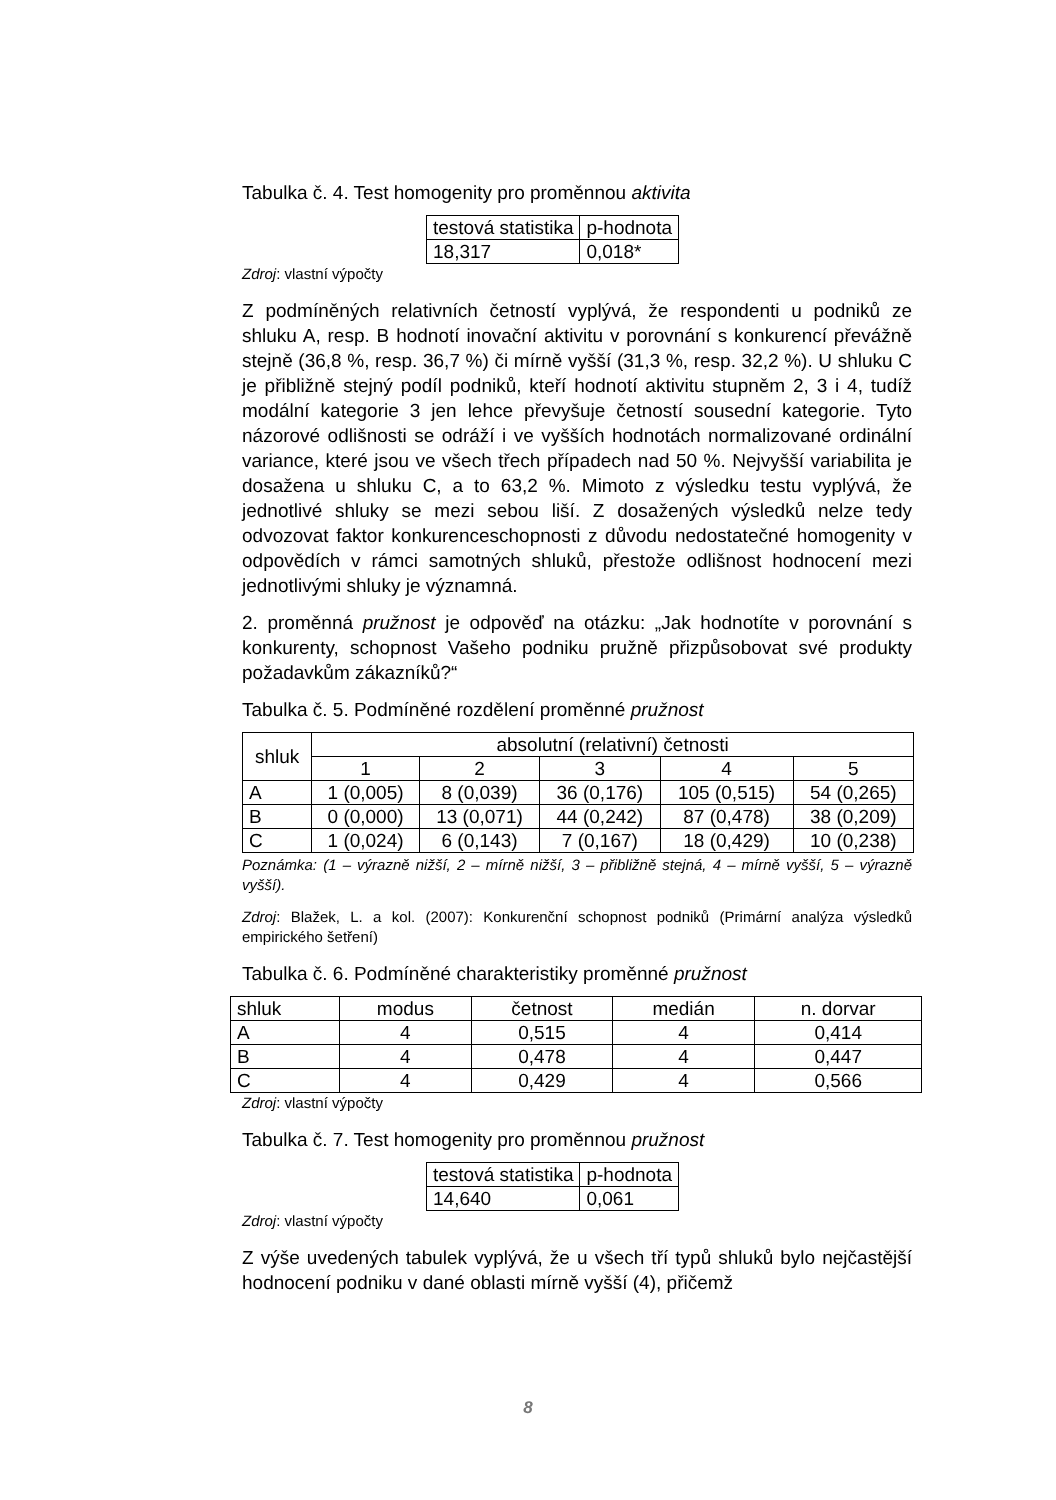Tabulka č. 4. Test homogenity pro proměnnou aktivita
| testová statistika | p-hodnota |
| 18,317 | 0,018* |
Zdroj: vlastní výpočty
Z podmíněných relativních četností vyplývá, že respondenti u podniků ze shluku A, resp. B hodnotí inovační aktivitu v porovnání s konkurencí převážně stejně (36,8 %, resp. 36,7 %) či mírně vyšší (31,3 %, resp. 32,2 %). U shluku C je přibližně stejný podíl podniků, kteří hodnotí aktivitu stupněm 2, 3 i 4, tudíž modální kategorie 3 jen lehce převyšuje četností sousední kategorie. Tyto názorové odlišnosti se odráží i ve vyšších hodnotách normalizované ordinální variance, které jsou ve všech třech případech nad 50 %. Nejvyšší variabilita je dosažena u shluku C, a to 63,2 %. Mimoto z výsledku testu vyplývá, že jednotlivé shluky se mezi sebou liší. Z dosažených výsledků nelze tedy odvozovat faktor konkurenceschopnosti z důvodu nedostatečné homogenity v odpovědích v rámci samotných shluků, přestože odlišnost hodnocení mezi jednotlivými shluky je významná.
2. proměnná pružnost je odpověď na otázku: „Jak hodnotíte v porovnání s konkurenty, schopnost Vašeho podniku pružně přizpůsobovat své produkty požadavkům zákazníků?“
Tabulka č. 5. Podmíněné rozdělení proměnné pružnost
| shluk | absolutní (relativní) četnosti | | | | |
| --- | --- | --- | --- | --- | --- |
| | 1 | 2 | 3 | 4 | 5 |
| A | 1 (0,005) | 8 (0,039) | 36 (0,176) | 105 (0,515) | 54 (0,265) |
| B | 0 (0,000) | 13 (0,071) | 44 (0,242) | 87 (0,478) | 38 (0,209) |
| C | 1 (0,024) | 6 (0,143) | 7 (0,167) | 18 (0,429) | 10 (0,238) |
Poznámka: (1 – výrazně nižší, 2 – mírně nižší, 3 – přibližně stejná, 4 – mírně vyšší, 5 – výrazně vyšší).
Zdroj: Blažek, L. a kol. (2007): Konkurenční schopnost podniků (Primární analýza výsledků empirického šetření)
Tabulka č. 6. Podmíněné charakteristiky proměnné pružnost
| shluk | modus | četnost | medián | n. dorvar |
| --- | --- | --- | --- | --- |
| A | 4 | 0,515 | 4 | 0,414 |
| B | 4 | 0,478 | 4 | 0,447 |
| C | 4 | 0,429 | 4 | 0,566 |
Zdroj: vlastní výpočty
Tabulka č. 7. Test homogenity pro proměnnou pružnost
| testová statistika | p-hodnota |
| 14,640 | 0,061 |
Zdroj: vlastní výpočty
Z výše uvedených tabulek vyplývá, že u všech tří typů shluků bylo nejčastější hodnocení podniku v dané oblasti mírně vyšší (4), přičemž
8